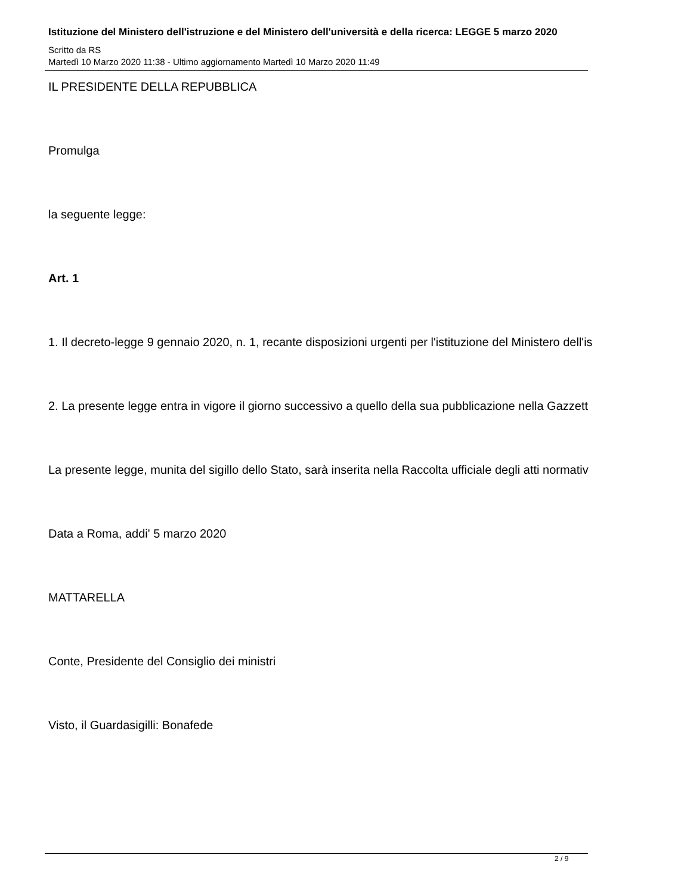Istituzione del Ministero dell'istruzione e del Ministero dell'università e della ricerca: LEGGE 5 marzo 2020
Scritto da RS
Martedì 10 Marzo 2020 11:38 - Ultimo aggiornamento Martedì 10 Marzo 2020 11:49
IL PRESIDENTE DELLA REPUBBLICA
Promulga
la seguente legge:
Art. 1
1. Il decreto-legge 9 gennaio 2020, n. 1, recante disposizioni urgenti per l'istituzione del Ministero dell'is
2. La presente legge entra in vigore il giorno successivo a quello della sua pubblicazione nella Gazzett
La presente legge, munita del sigillo dello Stato, sarà inserita nella Raccolta ufficiale degli atti normativ
Data a Roma, addi' 5 marzo 2020
MATTARELLA
Conte, Presidente del Consiglio dei ministri
Visto, il Guardasigilli: Bonafede
2 / 9